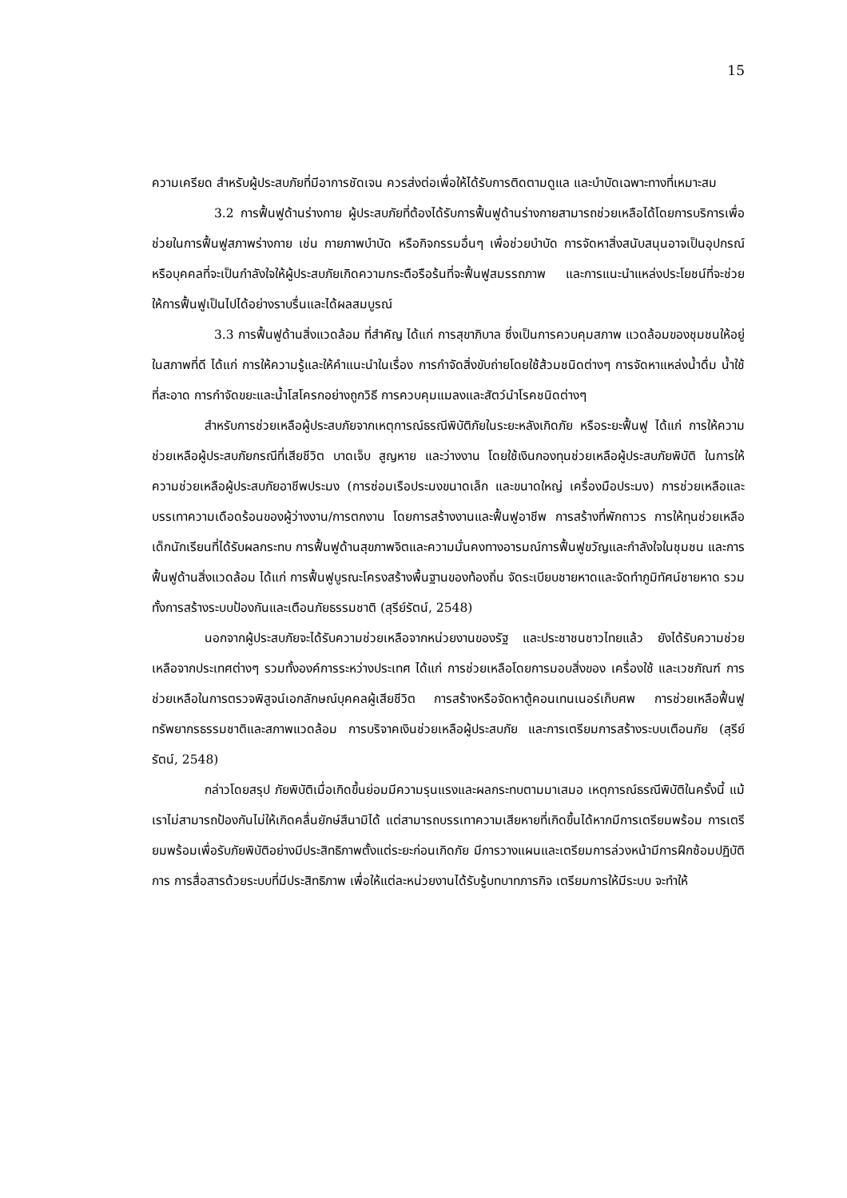15
ความเครียด สำหรับผู้ประสบภัยที่มีอาการชัดเจน ควรส่งต่อเพื่อให้ได้รับการติดตามดูแล และบำบัดเฉพาะทางที่เหมาะสม
3.2 การฟื้นฟูด้านร่างกาย ผู้ประสบภัยที่ต้องได้รับการฟื้นฟูด้านร่างกายสามารถช่วยเหลือได้โดยการบริการเพื่อช่วยในการฟื้นฟูสภาพร่างกาย เช่น กายภาพบำบัด หรือกิจกรรมอื่นๆ เพื่อช่วยบำบัด การจัดหาสิ่งสนับสนุนอาจเป็นอุปกรณ์หรือบุคคลที่จะเป็นกำลังใจให้ผู้ประสบภัยเกิดความกระตือรือร้นที่จะฟื้นฟูสมรรถภาพ และการแนะนำแหล่งประโยชน์ที่จะช่วยให้การฟื้นฟูเป็นไปได้อย่างราบรื่นและได้ผลสมบูรณ์
3.3 การฟื้นฟูด้านสิ่งแวดล้อม ที่สำคัญ ได้แก่ การสุขาภิบาล ซึ่งเป็นการควบคุมสภาพ แวดล้อมของชุมชนให้อยู่ในสภาพที่ดี ได้แก่ การให้ความรู้และให้คำแนะนำในเรื่อง การกำจัดสิ่งขับถ่ายโดยใช้ส้วมชนิดต่างๆ การจัดหาแหล่งน้ำดื่ม น้ำใช้ที่สะอาด การกำจัดขยะและน้ำโสโครกอย่างถูกวิธี การควบคุมแมลงและสัตว์นำโรคชนิดต่างๆ
สำหรับการช่วยเหลือผู้ประสบภัยจากเหตุการณ์ธรณีพิบัติภัยในระยะหลังเกิดภัย หรือระยะฟื้นฟู ได้แก่ การให้ความช่วยเหลือผู้ประสบภัยกรณีที่เสียชีวิต บาดเจ็บ สูญหาย และว่างงาน โดยใช้เงินกองทุนช่วยเหลือผู้ประสบภัยพิบัติ ในการให้ความช่วยเหลือผู้ประสบภัยอาชีพประมง (การซ่อมเรือประมงขนาดเล็ก และขนาดใหญ่ เครื่องมือประมง) การช่วยเหลือและบรรเทาความเดือดร้อนของผู้ว่างงาน/การตกงาน โดยการสร้างงานและฟื้นฟูอาชีพ การสร้างที่พักถาวร การให้ทุนช่วยเหลือเด็กนักเรียนที่ได้รับผลกระทบ การฟื้นฟูด้านสุขภาพจิตและความมั่นคงทางอารมณ์การฟื้นฟูขวัญและกำลังใจในชุมชน และการฟื้นฟูด้านสิ่งแวดล้อม ได้แก่ การฟื้นฟูบูรณะโครงสร้างพื้นฐานของท้องถิ่น จัดระเบียบชายหาดและจัดทำภูมิทัศน์ชายหาด รวมทั้งการสร้างระบบป้องกันและเตือนภัยธรรมชาติ (สุรีย์รัตน์, 2548)
นอกจากผู้ประสบภัยจะได้รับความช่วยเหลือจากหน่วยงานของรัฐ และประชาชนชาวไทยแล้ว ยังได้รับความช่วยเหลือจากประเทศต่างๆ รวมทั้งองค์การระหว่างประเทศ ได้แก่ การช่วยเหลือโดยการมอบสิ่งของ เครื่องใช้ และเวชภัณฑ์ การช่วยเหลือในการตรวจพิสูจน์เอกลักษณ์บุคคลผู้เสียชีวิต การสร้างหรือจัดหาตู้คอนเทนเนอร์เก็บศพ การช่วยเหลือฟื้นฟูทรัพยากรธรรมชาติและสภาพแวดล้อม การบริจาคเงินช่วยเหลือผู้ประสบภัย และการเตรียมการสร้างระบบเตือนภัย (สุรีย์รัตน์, 2548)
กล่าวโดยสรุป ภัยพิบัติเมื่อเกิดขึ้นย่อมมีความรุนแรงและผลกระทบตามมาเสมอ เหตุการณ์ธรณีพิบัติในครั้งนี้ แม้เราไม่สามารถป้องกันไม่ให้เกิดคลื่นยักษ์สึนามิได้ แต่สามารถบรรเทาความเสียหายที่เกิดขึ้นได้หากมีการเตรียมพร้อม การเตรียมพร้อมเพื่อรับภัยพิบัติอย่างมีประสิทธิภาพตั้งแต่ระยะก่อนเกิดภัย มีการวางแผนและเตรียมการล่วงหน้ามีการฝึกซ้อมปฏิบัติการ การสื่อสารด้วยระบบที่มีประสิทธิภาพ เพื่อให้แต่ละหน่วยงานได้รับรู้บทบาทภารกิจ เตรียมการให้มีระบบ จะทำให้